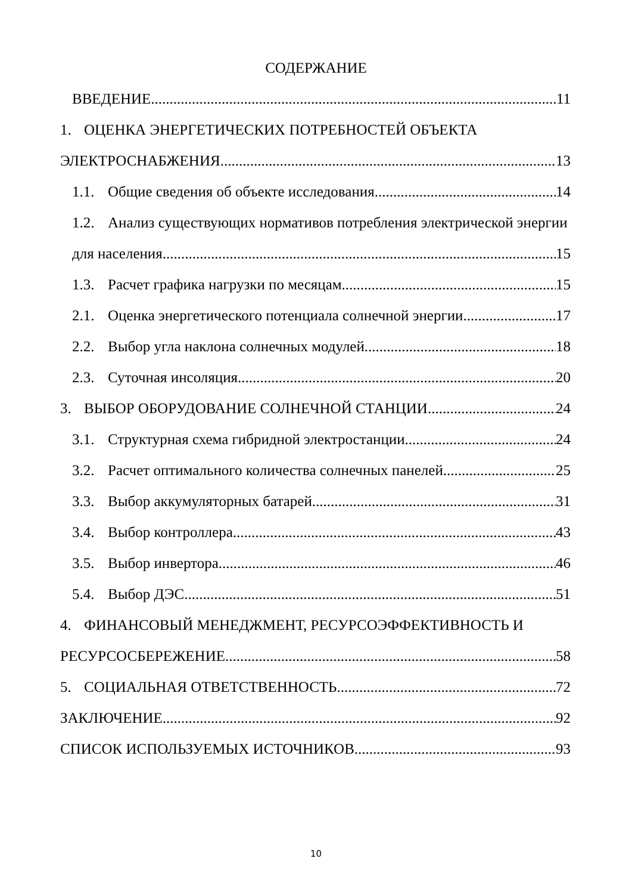СОДЕРЖАНИЕ
ВВЕДЕНИЕ 11
1. ОЦЕНКА ЭНЕРГЕТИЧЕСКИХ ПОТРЕБНОСТЕЙ ОБЪЕКТА
ЭЛЕКТРОСНАБЖЕНИЯ 13
1.1. Общие сведения об объекте исследования 14
1.2. Анализ существующих нормативов потребления электрической энергии
для населения 15
1.3. Расчет графика нагрузки по месяцам 15
2.1. Оценка энергетического потенциала солнечной энергии 17
2.2. Выбор угла наклона солнечных модулей 18
2.3. Суточная инсоляция 20
3. ВЫБОР ОБОРУДОВАНИЕ СОЛНЕЧНОЙ СТАНЦИИ 24
3.1. Структурная схема гибридной электростанции 24
3.2. Расчет оптимального количества солнечных панелей 25
3.3. Выбор аккумуляторных батарей 31
3.4. Выбор контроллера 43
3.5. Выбор инвертора 46
5.4. Выбор ДЭС 51
4. ФИНАНСОВЫЙ МЕНЕДЖМЕНТ, РЕСУРСОЭФФЕКТИВНОСТЬ И
РЕСУРСОСБЕРЕЖЕНИЕ 58
5. СОЦИАЛЬНАЯ ОТВЕТСТВЕННОСТЬ 72
ЗАКЛЮЧЕНИЕ 92
СПИСОК ИСПОЛЬЗУЕМЫХ ИСТОЧНИКОВ 93
10